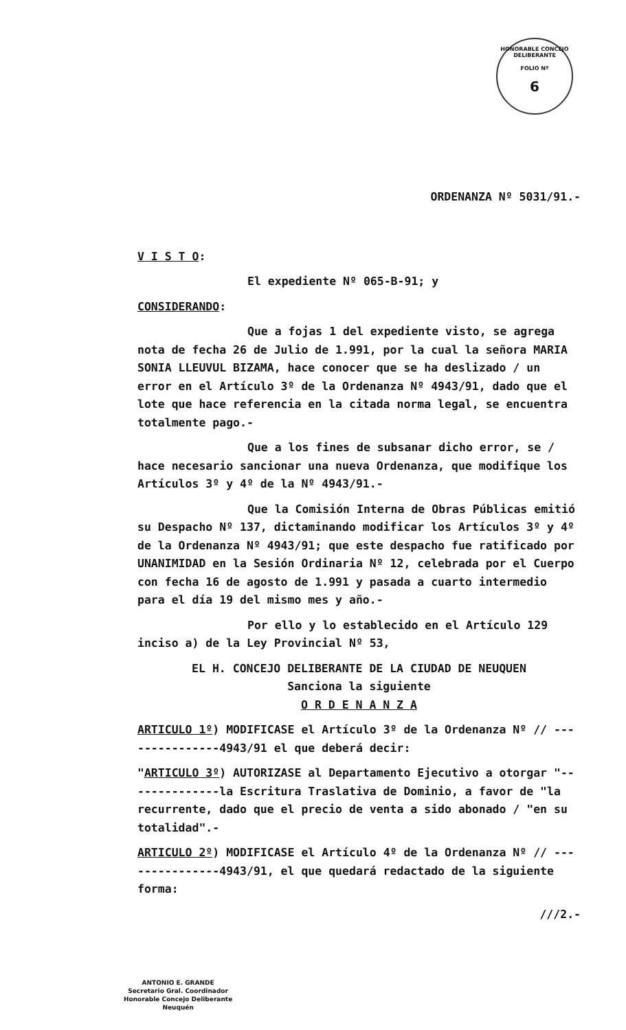HONORABLE CONCEJO DELIBERANTE
FOLIO Nº
6
ORDENANZA Nº 5031/91.-
V I S T O:
El expediente Nº 065-B-91; y
CONSIDERANDO:
Que a fojas 1 del expediente visto, se agrega nota de fecha 26 de Julio de 1.991, por la cual la señora MARIA SONIA LLEUVUL BIZAMA, hace conocer que se ha deslizado / un error en el Artículo 3º de la Ordenanza Nº 4943/91, dado que el lote que hace referencia en la citada norma legal, se encuentra totalmente pago.-
Que a los fines de subsanar dicho error, se / hace necesario sancionar una nueva Ordenanza, que modifique los Artículos 3º y 4º de la Nº 4943/91.-
Que la Comisión Interna de Obras Públicas emitió su Despacho Nº 137, dictaminando modificar los Artículos 3º y 4º de la Ordenanza Nº 4943/91; que este despacho fue ratificado por UNANIMIDAD en la Sesión Ordinaria Nº 12, celebrada por el Cuerpo con fecha 16 de agosto de 1.991 y pasada a cuarto intermedio para el día 19 del mismo mes y año.-
Por ello y lo establecido en el Artículo 129 inciso a) de la Ley Provincial Nº 53,
EL H. CONCEJO DELIBERANTE DE LA CIUDAD DE NEUQUEN
Sanciona la siguiente
O R D E N A N Z A
ARTICULO 1º) MODIFICASE el Artículo 3º de la Ordenanza Nº // ---------------4943/91 el que deberá decir:
"ARTICULO 3º) AUTORIZASE al Departamento Ejecutivo a otorgar "--------------la Escritura Traslativa de Dominio, a favor de "la recurrente, dado que el precio de venta a sido abonado / "en su totalidad".-
ARTICULO 2º) MODIFICASE el Artículo 4º de la Ordenanza Nº // ---------------4943/91, el que quedará redactado de la siguiente forma:
///2.-
ANTONIO E. GRANDE
Secretario Gral. Coordinador
Honorable Concejo Deliberante
Neuquén